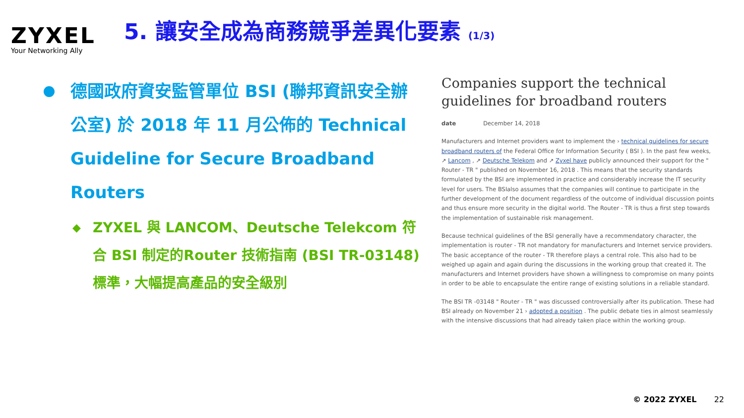ZYXEL
Your Networking Ally
5. 讓安全成為商務競爭差異化要素 (1/3)
德國政府資安監管單位 BSI (聯邦資訊安全辦公室) 於 2018 年 11 月公佈的 Technical Guideline for Secure Broadband Routers
◆
ZYXEL 與 LANCOM、Deutsche Telekcom 符合 BSI 制定的Router 技術指南 (BSI TR-03148) 標準，大幅提高產品的安全級別
Companies support the technical guidelines for broadband routers
date December 14, 2018
Manufacturers and Internet providers want to implement the › technical guidelines for secure broadband routers of the Federal Office for Information Security ( BSI ). In the past few weeks, ↗ Lancom , ↗ Deutsche Telekom and ↗ Zyxel have publicly announced their support for the " Router - TR " published on November 16, 2018 . This means that the security standards formulated by the BSI are implemented in practice and considerably increase the IT security level for users. The BSIalso assumes that the companies will continue to participate in the further development of the document regardless of the outcome of individual discussion points and thus ensure more security in the digital world. The Router - TR is thus a first step towards the implementation of sustainable risk management.
Because technical guidelines of the BSI generally have a recommendatory character, the implementation is router - TR not mandatory for manufacturers and Internet service providers. The basic acceptance of the router - TR therefore plays a central role. This also had to be weighed up again and again during the discussions in the working group that created it. The manufacturers and Internet providers have shown a willingness to compromise on many points in order to be able to encapsulate the entire range of existing solutions in a reliable standard.
The BSI TR -03148 " Router - TR " was discussed controversially after its publication. These had BSI already on November 21 › adopted a position . The public debate ties in almost seamlessly with the intensive discussions that had already taken place within the working group.
© 2022 ZYXEL 22